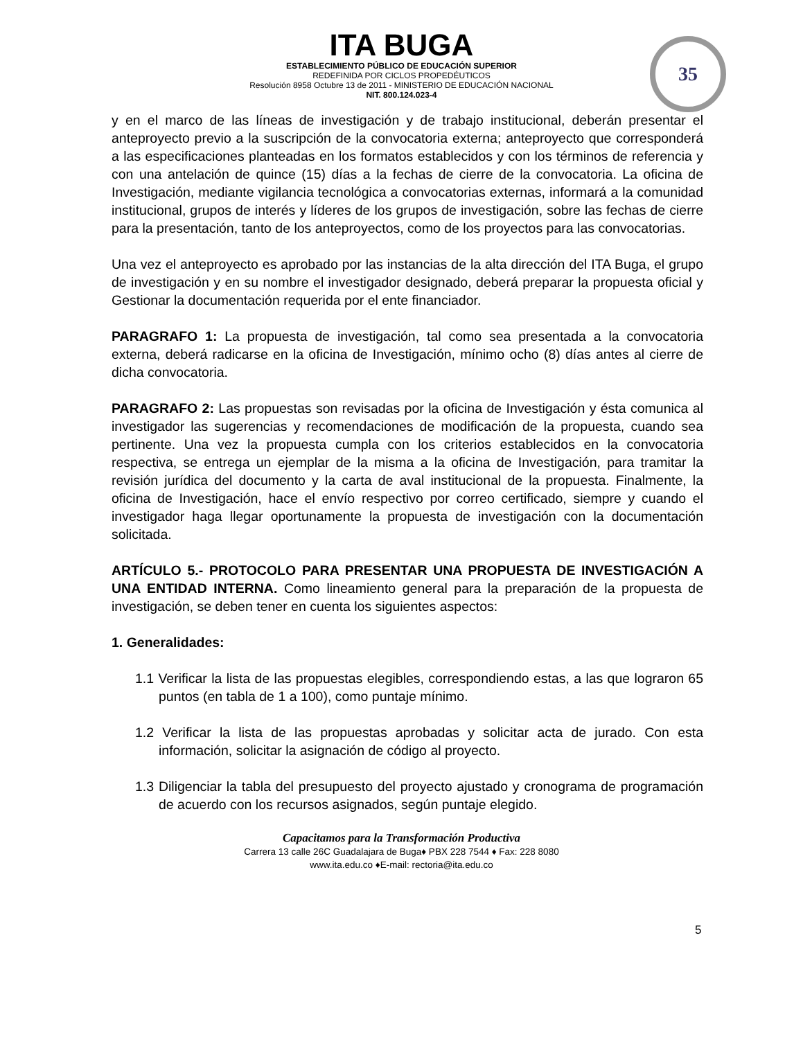ITA BUGA
ESTABLECIMIENTO PÚBLICO DE EDUCACIÓN SUPERIOR
REDEFINIDA POR CICLOS PROPEDÉUTICOS
Resolución 8958 Octubre 13 de 2011 - MINISTERIO DE EDUCACIÓN NACIONAL
NIT. 800.124.023-4
35
y en el marco de las líneas de investigación y de trabajo institucional, deberán presentar el anteproyecto previo a la suscripción de la convocatoria externa; anteproyecto que corresponderá a las especificaciones planteadas en los formatos establecidos y con los términos de referencia y con una antelación de quince (15) días a la fechas de cierre de la convocatoria. La oficina de Investigación, mediante vigilancia tecnológica a convocatorias externas, informará a la comunidad institucional, grupos de interés y líderes de los grupos de investigación, sobre las fechas de cierre para la presentación, tanto de los anteproyectos, como de los proyectos para las convocatorias.
Una vez el anteproyecto es aprobado por las instancias de la alta dirección del ITA Buga, el grupo de investigación y en su nombre el investigador designado, deberá preparar la propuesta oficial y Gestionar la documentación requerida por el ente financiador.
PARAGRAFO 1: La propuesta de investigación, tal como sea presentada a la convocatoria externa, deberá radicarse en la oficina de Investigación, mínimo ocho (8) días antes al cierre de dicha convocatoria.
PARAGRAFO 2: Las propuestas son revisadas por la oficina de Investigación y ésta comunica al investigador las sugerencias y recomendaciones de modificación de la propuesta, cuando sea pertinente. Una vez la propuesta cumpla con los criterios establecidos en la convocatoria respectiva, se entrega un ejemplar de la misma a la oficina de Investigación, para tramitar la revisión jurídica del documento y la carta de aval institucional de la propuesta. Finalmente, la oficina de Investigación, hace el envío respectivo por correo certificado, siempre y cuando el investigador haga llegar oportunamente la propuesta de investigación con la documentación solicitada.
ARTÍCULO 5.- PROTOCOLO PARA PRESENTAR UNA PROPUESTA DE INVESTIGACIÓN A UNA ENTIDAD INTERNA. Como lineamiento general para la preparación de la propuesta de investigación, se deben tener en cuenta los siguientes aspectos:
1. Generalidades:
1.1 Verificar la lista de las propuestas elegibles, correspondiendo estas, a las que lograron 65 puntos (en tabla de 1 a 100), como puntaje mínimo.
1.2 Verificar la lista de las propuestas aprobadas y solicitar acta de jurado. Con esta información, solicitar la asignación de código al proyecto.
1.3 Diligenciar la tabla del presupuesto del proyecto ajustado y cronograma de programación de acuerdo con los recursos asignados, según puntaje elegido.
Capacitamos para la Transformación Productiva
Carrera 13 calle 26C Guadalajara de Buga♦ PBX 228 7544 ♦ Fax: 228 8080
www.ita.edu.co ♦E-mail: rectoria@ita.edu.co
5